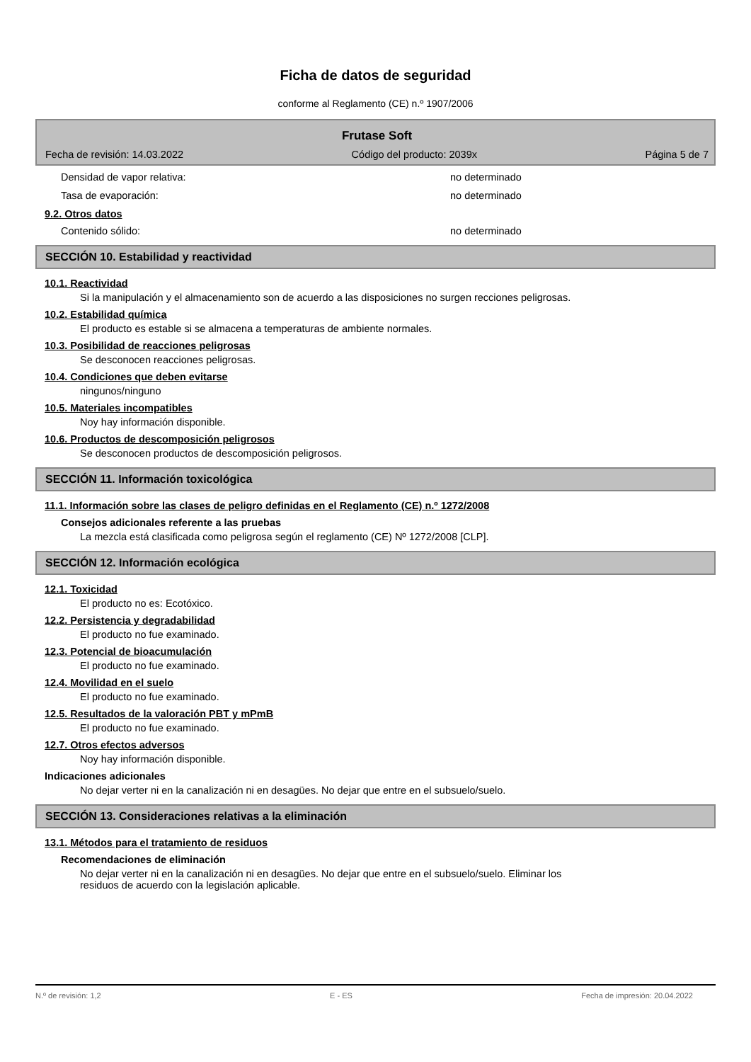Ficha de datos de seguridad
conforme al Reglamento (CE) n.º 1907/2006
Frutase Soft
Fecha de revisión: 14.03.2022 Código del producto: 2039x Página 5 de 7
Densidad de vapor relativa: no determinado
Tasa de evaporación: no determinado
9.2. Otros datos
Contenido sólido: no determinado
SECCIÓN 10. Estabilidad y reactividad
10.1. Reactividad
Si la manipulación y el almacenamiento son de acuerdo a las disposiciones no surgen recciones peligrosas.
10.2. Estabilidad química
El producto es estable si se almacena a temperaturas de ambiente normales.
10.3. Posibilidad de reacciones peligrosas
Se desconocen reacciones peligrosas.
10.4. Condiciones que deben evitarse
ningunos/ninguno
10.5. Materiales incompatibles
Noy hay información disponible.
10.6. Productos de descomposición peligrosos
Se desconocen productos de descomposición peligrosos.
SECCIÓN 11. Información toxicológica
11.1. Información sobre las clases de peligro definidas en el Reglamento (CE) n.º 1272/2008
Consejos adicionales referente a las pruebas
La mezcla está clasificada como peligrosa según el reglamento (CE) Nº 1272/2008 [CLP].
SECCIÓN 12. Información ecológica
12.1. Toxicidad
El producto no es: Ecotóxico.
12.2. Persistencia y degradabilidad
El producto no fue examinado.
12.3. Potencial de bioacumulación
El producto no fue examinado.
12.4. Movilidad en el suelo
El producto no fue examinado.
12.5. Resultados de la valoración PBT y mPmB
El producto no fue examinado.
12.7. Otros efectos adversos
Noy hay información disponible.
Indicaciones adicionales
No dejar verter ni en la canalización ni en desagües. No dejar que entre en el subsuelo/suelo.
SECCIÓN 13. Consideraciones relativas a la eliminación
13.1. Métodos para el tratamiento de residuos
Recomendaciones de eliminación
No dejar verter ni en la canalización ni en desagües. No dejar que entre en el subsuelo/suelo. Eliminar los
residuos de acuerdo con la legislación aplicable.
N.º de revisión: 1,2 E - ES Fecha de impresión: 20.04.2022